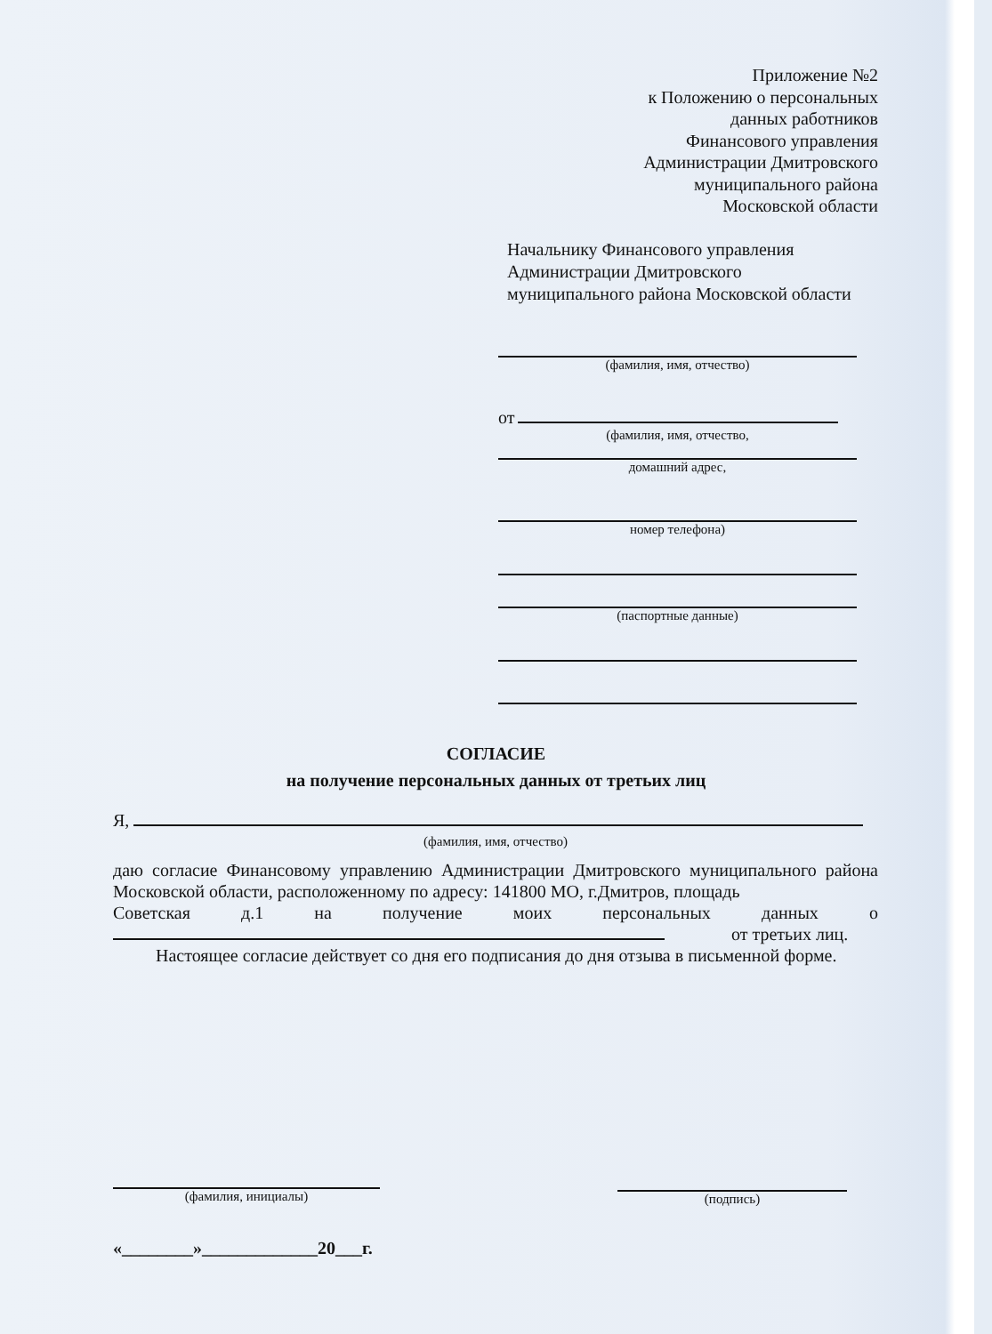Приложение №2
к Положению о персональных
данных работников
Финансового управления
Администрации Дмитровского
муниципального района
Московской области
Начальнику Финансового управления Администрации Дмитровского муниципального района Московской области
(фамилия, имя, отчество)
от
(фамилия, имя, отчество,
домашний адрес,
номер телефона)
(паспортные данные)
СОГЛАСИЕ
на получение персональных данных от третьих лиц
Я,
(фамилия, имя, отчество)
даю согласие Финансовому управлению Администрации Дмитровского муниципального района Московской области, расположенному по адресу: 141800 МО, г.Дмитров, площадь
Советская д.1 на получение моих персональных данных о
от третьих лиц.
Настоящее согласие действует со дня его подписания до дня отзыва в письменной форме.
(фамилия, инициалы) (подпись)
«________»_____________20___г.